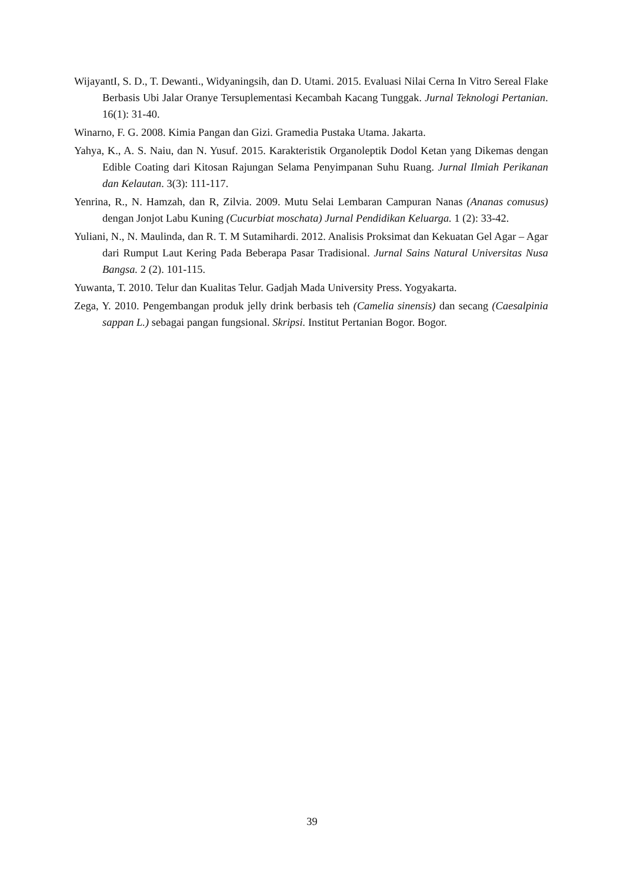WijayantI, S. D., T. Dewanti., Widyaningsih, dan D. Utami. 2015. Evaluasi Nilai Cerna In Vitro Sereal Flake Berbasis Ubi Jalar Oranye Tersuplementasi Kecambah Kacang Tunggak. Jurnal Teknologi Pertanian. 16(1): 31-40.
Winarno, F. G. 2008. Kimia Pangan dan Gizi. Gramedia Pustaka Utama. Jakarta.
Yahya, K., A. S. Naiu, dan N. Yusuf. 2015. Karakteristik Organoleptik Dodol Ketan yang Dikemas dengan Edible Coating dari Kitosan Rajungan Selama Penyimpanan Suhu Ruang. Jurnal Ilmiah Perikanan dan Kelautan. 3(3): 111-117.
Yenrina, R., N. Hamzah, dan R, Zilvia. 2009. Mutu Selai Lembaran Campuran Nanas (Ananas comusus) dengan Jonjot Labu Kuning (Cucurbiat moschata) Jurnal Pendidikan Keluarga. 1 (2): 33-42.
Yuliani, N., N. Maulinda, dan R. T. M Sutamihardi. 2012. Analisis Proksimat dan Kekuatan Gel Agar – Agar dari Rumput Laut Kering Pada Beberapa Pasar Tradisional. Jurnal Sains Natural Universitas Nusa Bangsa. 2 (2). 101-115.
Yuwanta, T. 2010. Telur dan Kualitas Telur. Gadjah Mada University Press. Yogyakarta.
Zega, Y. 2010. Pengembangan produk jelly drink berbasis teh (Camelia sinensis) dan secang (Caesalpinia sappan L.) sebagai pangan fungsional. Skripsi. Institut Pertanian Bogor. Bogor.
39